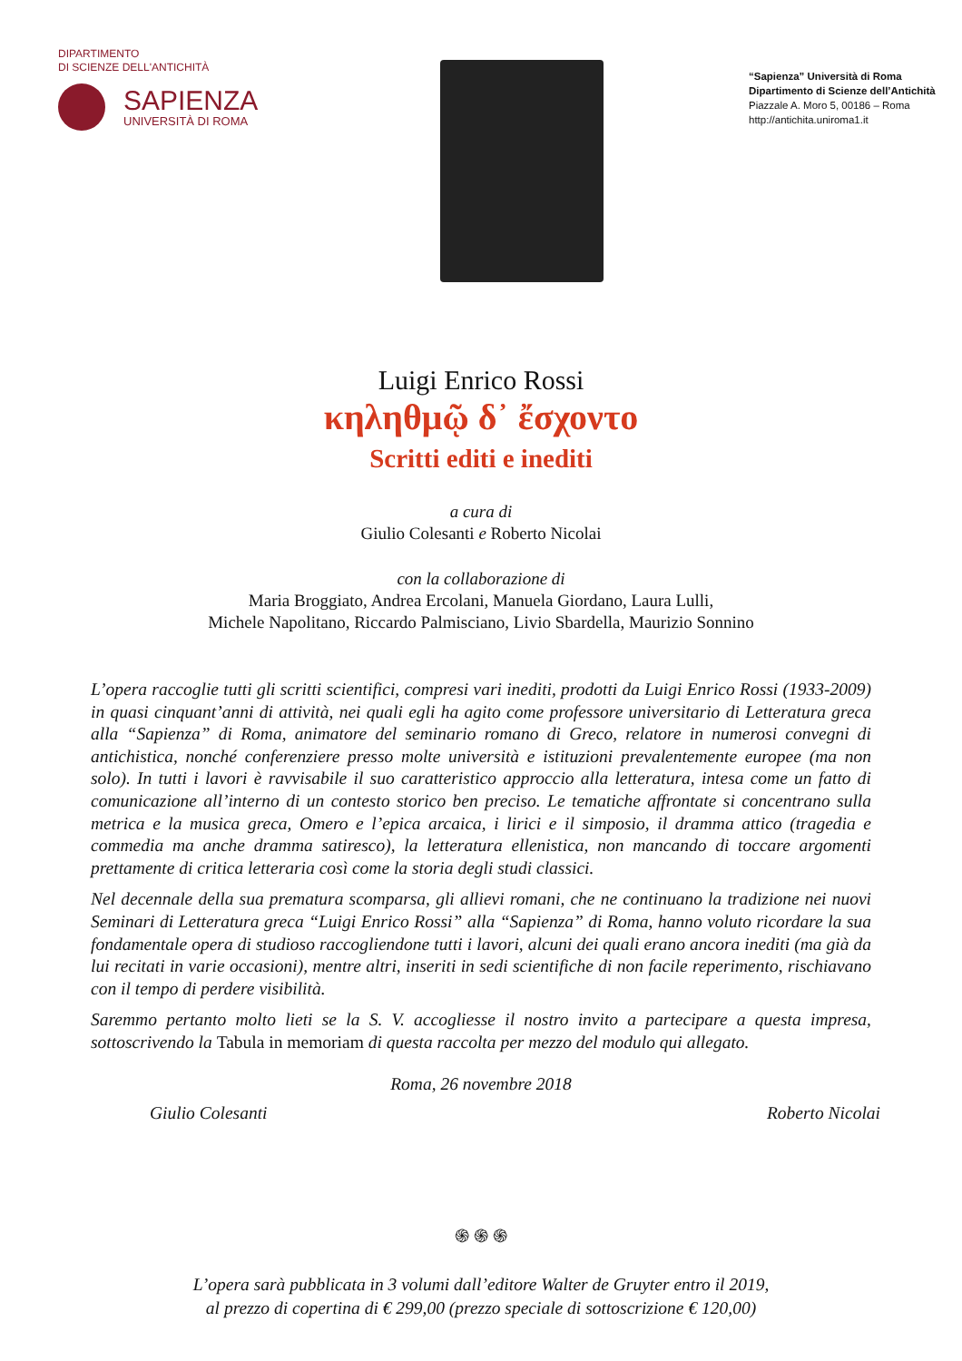DIPARTIMENTO
DI SCIENZE DELL'ANTICHITÀ
SAPIENZA
UNIVERSITÀ DI ROMA
“Sapienza” Università di Roma
Dipartimento di Scienze dell’Antichità
Piazzale A. Moro 5, 00186 – Roma
http://antichita.uniroma1.it
Luigi Enrico Rossi
κηληθμῷ δ᾽ ἔσχοντο
Scritti editi e inediti
a cura di
Giulio Colesanti e Roberto Nicolai
con la collaborazione di
Maria Broggiato, Andrea Ercolani, Manuela Giordano, Laura Lulli,
Michele Napolitano, Riccardo Palmisciano, Livio Sbardella, Maurizio Sonnino
L’opera raccoglie tutti gli scritti scientifici, compresi vari inediti, prodotti da Luigi Enrico Rossi (1933-2009) in quasi cinquant’anni di attività, nei quali egli ha agito come professore universitario di Letteratura greca alla “Sapienza” di Roma, animatore del seminario romano di Greco, relatore in numerosi convegni di antichistica, nonché conferenziere presso molte università e istituzioni prevalentemente europee (ma non solo). In tutti i lavori è ravvisabile il suo caratteristico approccio alla letteratura, intesa come un fatto di comunicazione all’interno di un contesto storico ben preciso. Le tematiche affrontate si concentrano sulla metrica e la musica greca, Omero e l’epica arcaica, i lirici e il simposio, il dramma attico (tragedia e commedia ma anche dramma satiresco), la letteratura ellenistica, non mancando di toccare argomenti prettamente di critica letteraria così come la storia degli studi classici.
Nel decennale della sua prematura scomparsa, gli allievi romani, che ne continuano la tradizione nei nuovi Seminari di Letteratura greca “Luigi Enrico Rossi” alla “Sapienza” di Roma, hanno voluto ricordare la sua fondamentale opera di studioso raccogliendone tutti i lavori, alcuni dei quali erano ancora inediti (ma già da lui recitati in varie occasioni), mentre altri, inseriti in sedi scientifiche di non facile reperimento, rischiavano con il tempo di perdere visibilità.
Saremmo pertanto molto lieti se la S. V. accogliesse il nostro invito a partecipare a questa impresa, sottoscrivendo la Tabula in memoriam di questa raccolta per mezzo del modulo qui allegato.
Roma, 26 novembre 2018
Giulio Colesanti Roberto Nicolai
֍ ֍ ֍
L’opera sarà pubblicata in 3 volumi dall’editore Walter de Gruyter entro il 2019,
al prezzo di copertina di € 299,00 (prezzo speciale di sottoscrizione € 120,00)